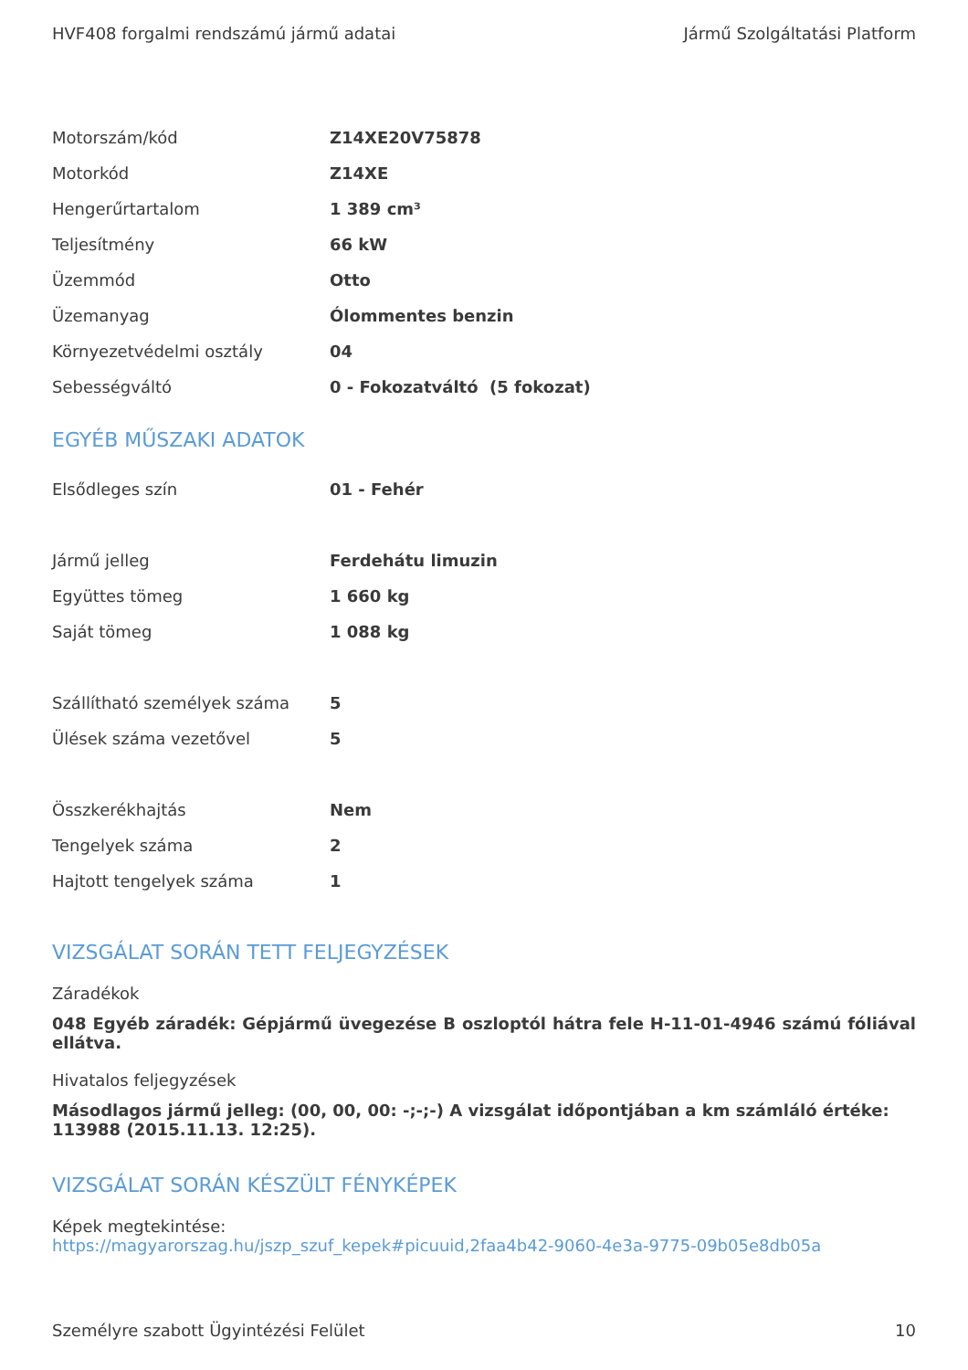HVF408 forgalmi rendszámú jármű adatai Jármű Szolgáltatási Platform
| Motorszám/kód | Z14XE20V75878 |
| Motorkód | Z14XE |
| Hengerűrtartalom | 1 389 cm³ |
| Teljesítmény | 66 kW |
| Üzemmód | Otto |
| Üzemanyag | Ólommentes benzin |
| Környezetvédelmi osztály | 04 |
| Sebességváltó | 0 - Fokozatváltó (5 fokozat) |
EGYÉB MŰSZAKI ADATOK
| Elsődleges szín | 01 - Fehér |
| Jármű jelleg | Ferdehátu limuzin |
| Együttes tömeg | 1 660 kg |
| Saját tömeg | 1 088 kg |
| Szállítható személyek száma | 5 |
| Ülések száma vezetővel | 5 |
| Összkerékhajtás | Nem |
| Tengelyek száma | 2 |
| Hajtott tengelyek száma | 1 |
VIZSGÁLAT SORÁN TETT FELJEGYZÉSEK
Záradékok
048 Egyéb záradék: Gépjármű üvegezése B oszloptól hátra fele H-11-01-4946 számú fóliával ellátva.
Hivatalos feljegyzések
Másodlagos jármű jelleg: (00, 00, 00: -;-;-) A vizsgálat időpontjában a km számláló értéke: 113988 (2015.11.13. 12:25).
VIZSGÁLAT SORÁN KÉSZÜLT FÉNYKÉPEK
Képek megtekintése:
https://magyarorszag.hu/jszp_szuf_kepek#picuuid,2faa4b42-9060-4e3a-9775-09b05e8db05a
Személyre szabott Ügyintézési Felület 10